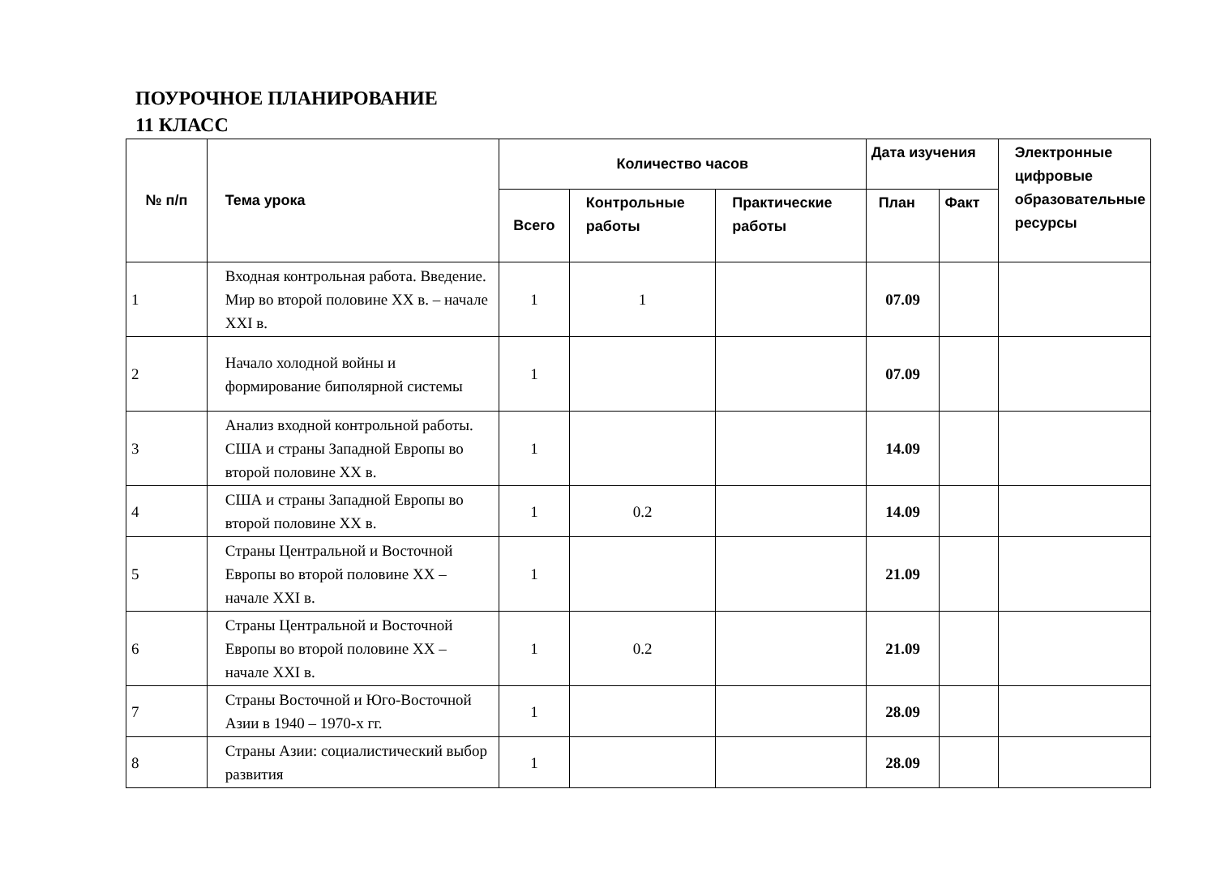ПОУРОЧНОЕ ПЛАНИРОВАНИЕ
11 КЛАСС
| № п/п | Тема урока | Количество часов | | | Дата изучения | | Электронные цифровые образовательные ресурсы |
| --- | --- | --- | --- | --- | --- | --- | --- |
| | | Всего | Контрольные работы | Практические работы | План | Факт | |
| 1 | Входная контрольная работа. Введение. Мир во второй половине XX в. – начале XXI в. | 1 | 1 | | 07.09 | | |
| 2 | Начало холодной войны и формирование биполярной системы | 1 | | | 07.09 | | |
| 3 | Анализ входной контрольной работы. США и страны Западной Европы во второй половине XX в. | 1 | | | 14.09 | | |
| 4 | США и страны Западной Европы во второй половине XX в. | 1 | 0.2 | | 14.09 | | |
| 5 | Страны Центральной и Восточной Европы во второй половине XX – начале XXI в. | 1 | | | 21.09 | | |
| 6 | Страны Центральной и Восточной Европы во второй половине XX – начале XXI в. | 1 | 0.2 | | 21.09 | | |
| 7 | Страны Восточной и Юго-Восточной Азии в 1940 – 1970-х гг. | 1 | | | 28.09 | | |
| 8 | Страны Азии: социалистический выбор развития | 1 | | | 28.09 | | |